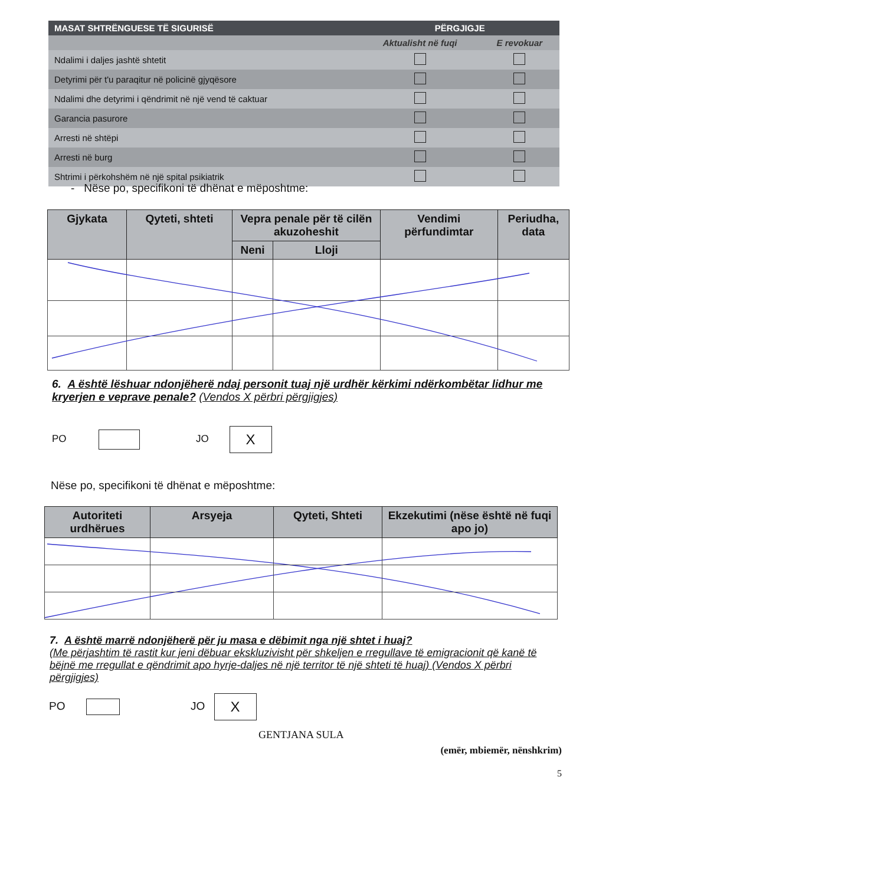| MASAT SHTRËNGUESE TË SIGURISË | PËRGJIGJE | |
| --- | --- | --- |
| | Aktualisht në fuqi | E revokuar |
| Ndalimi i daljes jashtë shtetit | | |
| Detyrimi për t'u paraqitur në policinë gjyqësore | | |
| Ndalimi dhe detyrimi i qëndrimit në një vend të caktuar | | |
| Garancia pasurore | | |
| Arresti në shtëpi | | |
| Arresti në burg | | |
| Shtrimi i përkohshëm në një spital psikiatrik | | |
- Nëse po, specifikoni të dhënat e mëposhtme:
| Gjykata | Qyteti, shteti | Vepra penale për të cilën akuzoheshit | | Vendimi përfundimtar | Periudha, data |
| --- | --- | --- | --- | --- | --- |
| | | Neni | Lloji | | |
6. A është lëshuar ndonjëherë ndaj personit tuaj një urdhër kërkimi ndërkombëtar lidhur me kryerjen e veprave penale? (Vendos X përbri përgjigjes)
PO JO X
Nëse po, specifikoni të dhënat e mëposhtme:
| Autoriteti urdhërues | Arsyeja | Qyteti, Shteti | Ekzekutimi (nëse është në fuqi apo jo) |
| --- | --- | --- | --- |
7. A është marrë ndonjëherë për ju masa e dëbimit nga një shtet i huaj?
(Me përjashtim të rastit kur jeni dëbuar ekskluzivisht për shkeljen e rregullave të emigracionit që kanë të bëjnë me rregullat e qëndrimit apo hyrje-daljes në një territor të një shteti të huaj) (Vendos X përbri përgjigjes)
PO JO X
GENTJANA SULA
(emër, mbiemër, nënshkrim)
5